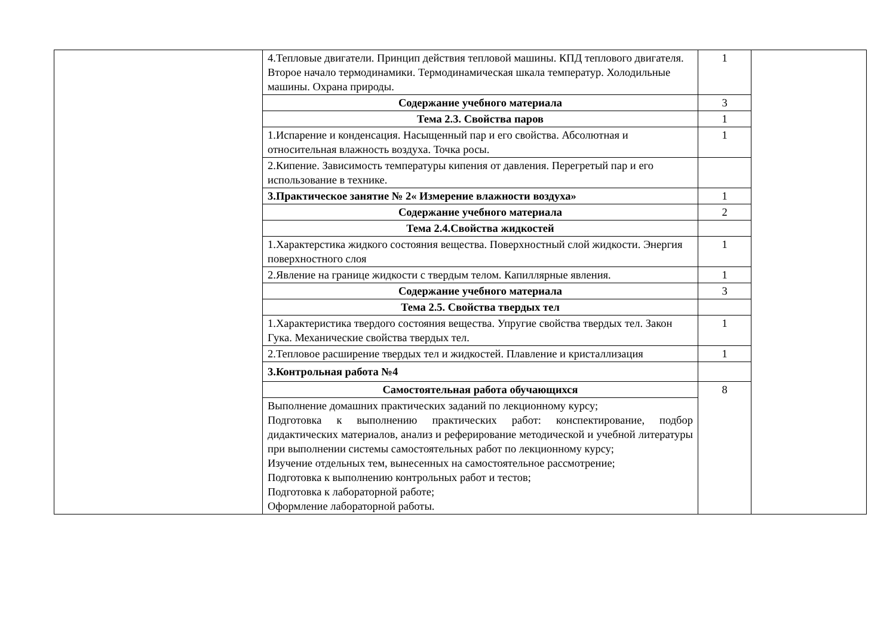| | 4.Тепловые двигатели. Принцип действия тепловой машины. КПД теплового двигателя. Второе начало термодинамики. Термодинамическая шкала температур. Холодильные машины. Охрана природы. | 1 | |
| | Содержание учебного материала | 3 | |
| | Тема 2.3. Свойства паров | 1 | |
| | 1.Испарение и конденсация. Насыщенный пар и его свойства. Абсолютная и относительная влажность воздуха. Точка росы. | 1 | |
| | 2.Кипение. Зависимость температуры кипения от давления. Перегретый пар и его использование в технике. | | |
| | 3.Практическое занятие № 2« Измерение влажности воздуха» | 1 | |
| | Содержание учебного материала | 2 | |
| | Тема 2.4.Свойства жидкостей | | |
| | 1.Характерстика жидкого состояния вещества. Поверхностный слой жидкости. Энергия поверхностного слоя | 1 | |
| | 2.Явление на границе жидкости с твердым телом. Капиллярные явления. | 1 | |
| | Содержание учебного материала | 3 | |
| | Тема 2.5. Свойства твердых тел | | |
| | 1.Характеристика твердого состояния вещества. Упругие свойства твердых тел. Закон Гука. Механические свойства твердых тел. | 1 | |
| | 2.Тепловое расширение твердых тел и жидкостей. Плавление и кристаллизация | 1 | |
| | 3.Контрольная работа №4 | | |
| | Самостоятельная работа обучающихся | 8 | |
| | Выполнение домашних практических заданий по лекционному курсу; Подготовка к выполнению практических работ: конспектирование, подбор дидактических материалов, анализ и реферирование методической и учебной литературы при выполнении системы самостоятельных работ по лекционному курсу; Изучение отдельных тем, вынесенных на самостоятельное рассмотрение; Подготовка к выполнению контрольных работ и тестов; Подготовка к лабораторной работе; Оформление лабораторной работы. | | |